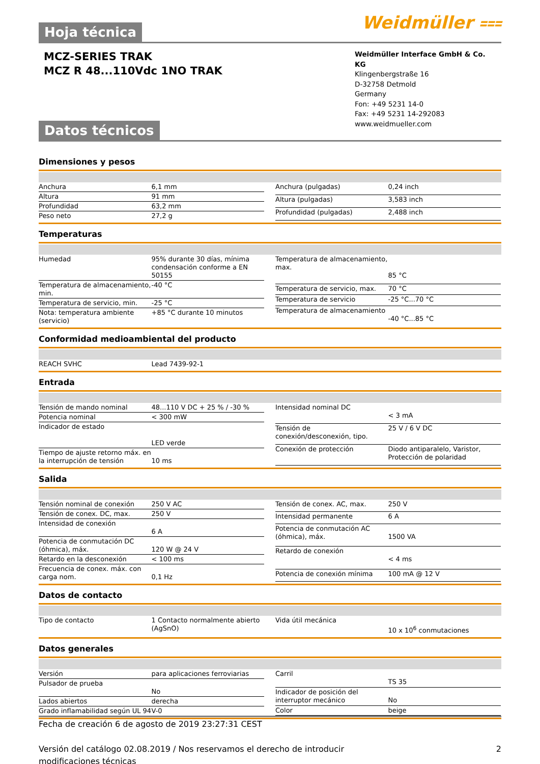Weidmüller ⩶
Hoja técnica
MCZ-SERIES TRAK
MCZ R 48...110Vdc 1NO TRAK
Weidmüller Interface GmbH & Co. KG
Klingenbergstraße 16
D-32758 Detmold
Germany
Fon: +49 5231 14-0
Fax: +49 5231 14-292083
www.weidmueller.com
Datos técnicos
Dimensiones y pesos
| Anchura | 6,1 mm |
| Altura | 91 mm |
| Profundidad | 63,2 mm |
| Peso neto | 27,2 g |
| Anchura (pulgadas) | 0,24 inch |
| Altura (pulgadas) | 3,583 inch |
| Profundidad (pulgadas) | 2,488 inch |
Temperaturas
| Humedad | 95% durante 30 días, mínima condensación conforme a EN 50155 |
| Temperatura de almacenamiento, min. | -40 °C |
| Temperatura de servicio, min. | -25 °C |
| Nota: temperatura ambiente (servicio) | +85 °C durante 10 minutos |
| Temperatura de almacenamiento, max. | 85 °C |
| Temperatura de servicio, max. | 70 °C |
| Temperatura de servicio | -25 °C...70 °C |
| Temperatura de almacenamiento | -40 °C...85 °C |
Conformidad medioambiental del producto
| REACH SVHC | Lead 7439-92-1 |
Entrada
| Tensión de mando nominal | 48...110 V DC + 25 % / -30 % |
| Potencia nominal | < 300 mW |
| Indicador de estado | LED verde |
| Tiempo de ajuste retorno máx. en la interrupción de tensión | 10 ms |
| Intensidad nominal DC | < 3 mA |
| Tensión de conexión/desconexión, tipo. | 25 V / 6 V DC |
| Conexión de protección | Diodo antiparalelo, Varistor, Protección de polaridad |
Salida
| Tensión nominal de conexión | 250 V AC |
| Tensión de conex. DC, max. | 250 V |
| Intensidad de conexión | 6 A |
| Potencia de conmutación DC (óhmica), máx. | 120 W @ 24 V |
| Retardo en la desconexión | < 100 ms |
| Frecuencia de conex. máx. con carga nom. | 0,1 Hz |
| Tensión de conex. AC, max. | 250 V |
| Intensidad permanente | 6 A |
| Potencia de conmutación AC (óhmica), máx. | 1500 VA |
| Retardo de conexión | < 4 ms |
| Potencia de conexión mínima | 100 mA @ 12 V |
Datos de contacto
| Tipo de contacto | 1 Contacto normalmente abierto (AgSnO) |
| Vida útil mecánica | 10 x 10<sup>6</sup> conmutaciones |
Datos generales
| Versión | para aplicaciones ferroviarias |
| Pulsador de prueba | No |
| Lados abiertos | derecha |
| Grado inflamabilidad según UL 94 | V-0 |
| Carril | TS 35 |
| Indicador de posición del interruptor mecánico | No |
| Color | beige |
Fecha de creación 6 de agosto de 2019 23:27:31 CEST
Versión del catálogo 02.08.2019 / Nos reservamos el derecho de introducir modificaciones técnicas 2